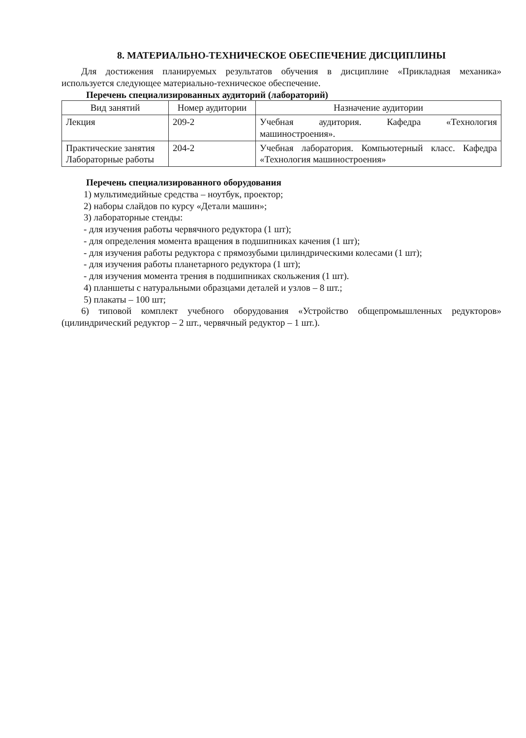8. МАТЕРИАЛЬНО-ТЕХНИЧЕСКОЕ ОБЕСПЕЧЕНИЕ ДИСЦИПЛИНЫ
Для достижения планируемых результатов обучения в дисциплине «Прикладная механика» используется следующее материально-техническое обеспечение.
Перечень специализированных аудиторий (лабораторий)
| Вид занятий | Номер аудитории | Назначение аудитории |
| --- | --- | --- |
| Лекция | 209-2 | Учебная аудитория. Кафедра «Технология машиностроения». |
| Практические занятия Лабораторные работы | 204-2 | Учебная лаборатория. Компьютерный класс. Кафедра «Технология машиностроения» |
Перечень специализированного оборудования
1) мультимедийные средства – ноутбук, проектор;
2) наборы слайдов по курсу «Детали машин»;
3) лабораторные стенды:
- для изучения работы червячного редуктора (1 шт);
- для определения момента вращения в подшипниках качения (1 шт);
- для изучения работы редуктора с прямозубыми цилиндрическими колесами (1 шт);
- для изучения работы планетарного редуктора (1 шт);
- для изучения момента трения в подшипниках скольжения (1 шт).
4) планшеты с натуральными образцами деталей и узлов – 8 шт.;
5) плакаты – 100 шт;
6) типовой комплект учебного оборудования «Устройство общепромышленных редукторов» (цилиндрический редуктор – 2 шт., червячный редуктор – 1 шт.).